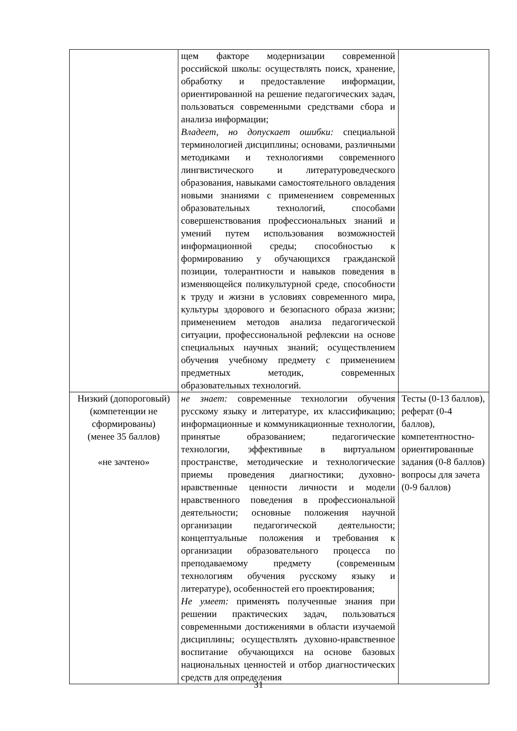| | щем факторе модернизации современной российской школы: осуществлять поиск, хранение, обработку и предоставление информации, ориентированной на решение педагогических задач, пользоваться современными средствами сбора и анализа информации; Владеет, но допускает ошибки: специальной терминологией дисциплины; основами, различными методиками и технологиями современного лингвистического и литературоведческого образования, навыками самостоятельного овладения новыми знаниями с применением современных образовательных технологий, способами совершенствования профессиональных знаний и умений путем использования возможностей информационной среды; способностью к формированию у обучающихся гражданской позиции, толерантности и навыков поведения в изменяющейся поликультурной среде, способности к труду и жизни в условиях современного мира, культуры здорового и безопасного образа жизни; применением методов анализа педагогической ситуации, профессиональной рефлексии на основе специальных научных знаний; осуществлением обучения учебному предмету с применением предметных методик, современных образовательных технологий. | |
| Низкий (допороговый) (компетенции не сформированы) (менее 35 баллов) «не зачтено» | не знает: современные технологии обучения русскому языку и литературе, их классификацию; информационные и коммуникационные технологии, принятые образованием; педагогические технологии, эффективные в виртуальном пространстве, методические и технологические приемы проведения диагностики; духовно-нравственные ценности личности и модели нравственного поведения в профессиональной деятельности; основные положения научной организации педагогической деятельности; концептуальные положения и требования к организации образовательного процесса по преподаваемому предмету (современным технологиям обучения русскому языку и литературе), особенностей его проектирования; Не умеет: применять полученные знания при решении практических задач, пользоваться современными достижениями в области изучаемой дисциплины; осуществлять духовно-нравственное воспитание обучающихся на основе базовых национальных ценностей и отбор диагностических средств для определения | Тесты (0-13 баллов), реферат (0-4 баллов), компетентностно-ориентированные задания (0-8 баллов) вопросы для зачета (0-9 баллов) |
31